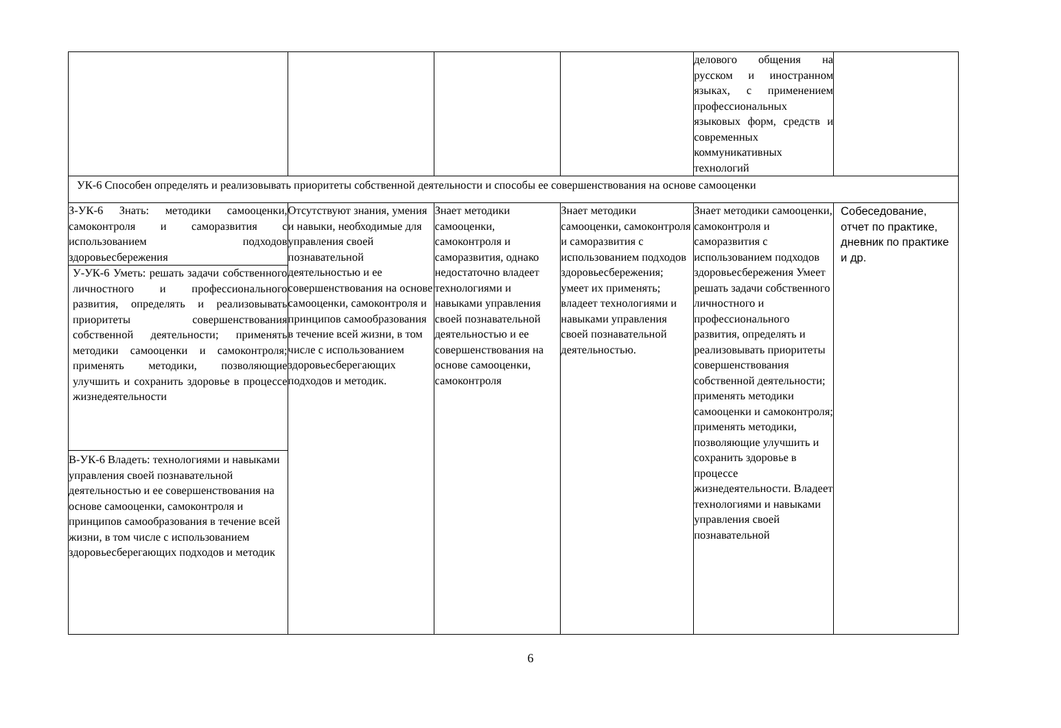| | | | | делового общения на русском и иностранном языках, с применением профессиональных языковых форм, средств и современных коммуникативных технологий | |
| УК-6 Способен определять и реализовывать приоритеты собственной деятельности и способы ее совершенствования на основе самооценки | | | | | |
| З-УК-6 Знать: методики самооценки, самоконтроля и саморазвития с использованием подходов здоровьесбережения | Отсутствуют знания, умения и навыки, необходимые для управления своей познавательной деятельностью и ее совершенствования на основе самооценки, самоконтроля и принципов самообразования в течение всей жизни, в том числе с использованием здоровьесберегающих подходов и методик. | Знает методики самооценки, самоконтроля и саморазвития, однако недостаточно владеет технологиями и навыками управления своей познавательной деятельностью и ее совершенствования на основе самооценки, самоконтроля | Знает методики самооценки, самоконтроля и саморазвития с использованием подходов здоровьесбережения; умеет их применять; владеет технологиями и навыками управления своей познавательной деятельностью. | Знает методики самооценки, самоконтроля и саморазвития с использованием подходов здоровьесбережения Умеет решать задачи собственного личностного и профессионального развития, определять и реализовывать приоритеты совершенствования собственной деятельности; применять методики самооценки и самоконтроля; применять методики, позволяющие улучшить и сохранить здоровье в процессе жизнедеятельности. Владеет технологиями и навыками управления своей познавательной | Собеседование, отчет по практике, дневник по практике и др. |
| У-УК-6 Уметь: решать задачи собственного личностного и профессионального развития, определять и реализовывать приоритеты совершенствования собственной деятельности; применять методики самооценки и самоконтроля; применять методики, позволяющие улучшить и сохранить здоровье в процессе жизнедеятельности | | | | | |
| В-УК-6 Владеть: технологиями и навыками управления своей познавательной деятельностью и ее совершенствования на основе самооценки, самоконтроля и принципов самообразования в течение всей жизни, в том числе с использованием здоровьесберегающих подходов и методик | | | | | |
6